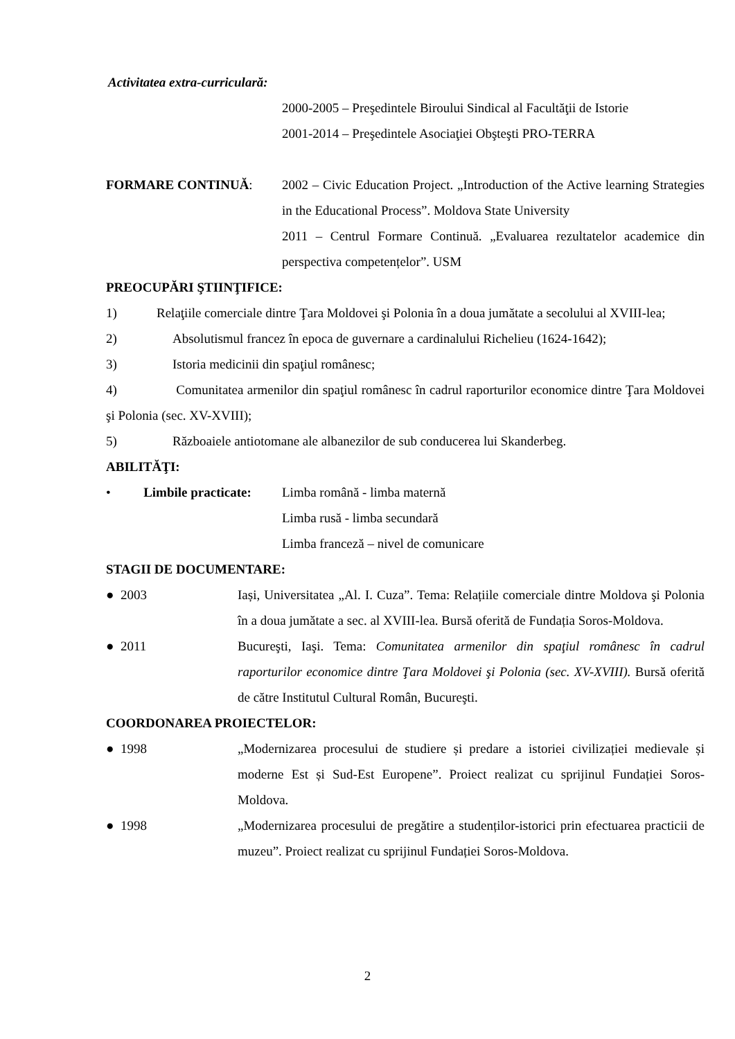Activitatea extra-curriculară:
2000-2005 – Preşedintele Biroului Sindical al Facultăţii de Istorie
2001-2014 – Preşedintele Asociaţiei Obşteşti PRO-TERRA
FORMARE CONTINUĂ: 2002 – Civic Education Project. „Introduction of the Active learning Strategies in the Educational Process”. Moldova State University
2011 – Centrul Formare Continuă. „Evaluarea rezultatelor academice din perspectiva competențelor”. USM
PREOCUPĂRI ŞTIINŢIFICE:
1) Relaţiile comerciale dintre Ţara Moldovei şi Polonia în a doua jumătate a secolului al XVIII-lea;
2) Absolutismul francez în epoca de guvernare a cardinalului Richelieu (1624-1642);
3) Istoria medicinii din spaţiul românesc;
4) Comunitatea armenilor din spaţiul românesc în cadrul raporturilor economice dintre Ţara Moldovei şi Polonia (sec. XV-XVIII);
5) Războaiele antiotomane ale albanezilor de sub conducerea lui Skanderbeg.
ABILITĂŢI:
• Limbile practicate:
Limba română - limba maternă
Limba rusă - limba secundară
Limba franceză – nivel de comunicare
STAGII DE DOCUMENTARE:
● 2003 Iași, Universitatea „Al. I. Cuza”. Tema: Relațiile comerciale dintre Moldova şi Polonia în a doua jumătate a sec. al XVIII-lea. Bursă oferită de Fundația Soros-Moldova.
● 2011 Bucureşti, Iaşi. Tema: Comunitatea armenilor din spaţiul românesc în cadrul raporturilor economice dintre Ţara Moldovei şi Polonia (sec. XV-XVIII). Bursă oferită de către Institutul Cultural Român, Bucureşti.
COORDONAREA PROIECTELOR:
● 1998 „Modernizarea procesului de studiere și predare a istoriei civilizației medievale și moderne Est și Sud-Est Europene”. Proiect realizat cu sprijinul Fundației Soros-Moldova.
● 1998 „Modernizarea procesului de pregătire a studenților-istorici prin efectuarea practicii de muzeu”. Proiect realizat cu sprijinul Fundației Soros-Moldova.
2